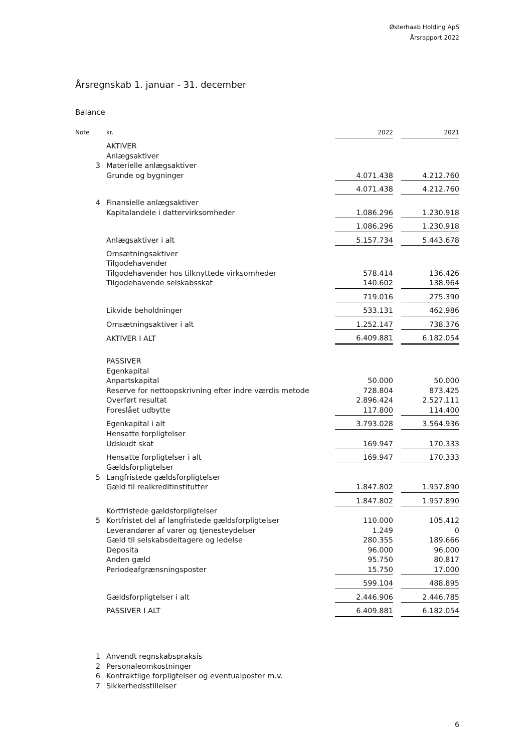Østerhaab Holding ApS
Årsrapport 2022
Årsregnskab 1. januar - 31. december
Balance
| Note | kr. | 2022 | | 2021 |
| --- | --- | --- | --- | --- |
| | AKTIVER | | | |
| | Anlægsaktiver | | | |
| 3 | Materielle anlægsaktiver | | | |
| | Grunde og bygninger | 4.071.438 | | 4.212.760 |
| | | 4.071.438 | | 4.212.760 |
| 4 | Finansielle anlægsaktiver | | | |
| | Kapitalandele i dattervirksomheder | 1.086.296 | | 1.230.918 |
| | | 1.086.296 | | 1.230.918 |
| | Anlægsaktiver i alt | 5.157.734 | | 5.443.678 |
| | Omsætningsaktiver | | | |
| | Tilgodehavender | | | |
| | Tilgodehavender hos tilknyttede virksomheder | 578.414 | | 136.426 |
| | Tilgodehavende selskabsskat | 140.602 | | 138.964 |
| | | 719.016 | | 275.390 |
| | Likvide beholdninger | 533.131 | | 462.986 |
| | Omsætningsaktiver i alt | 1.252.147 | | 738.376 |
| | AKTIVER I ALT | 6.409.881 | | 6.182.054 |
| | PASSIVER | | | |
| | Egenkapital | | | |
| | Anpartskapital | 50.000 | | 50.000 |
| | Reserve for nettoopskrivning efter indre værdis metode | 728.804 | | 873.425 |
| | Overført resultat | 2.896.424 | | 2.527.111 |
| | Foreslået udbytte | 117.800 | | 114.400 |
| | Egenkapital i alt | 3.793.028 | | 3.564.936 |
| | Hensatte forpligtelser | | | |
| | Udskudt skat | 169.947 | | 170.333 |
| | Hensatte forpligtelser i alt | 169.947 | | 170.333 |
| | Gældsforpligtelser | | | |
| 5 | Langfristede gældsforpligtelser | | | |
| | Gæld til realkreditinstitutter | 1.847.802 | | 1.957.890 |
| | | 1.847.802 | | 1.957.890 |
| | Kortfristede gældsforpligtelser | | | |
| 5 | Kortfristet del af langfristede gældsforpligtelser | 110.000 | | 105.412 |
| | Leverandører af varer og tjenesteydelser | 1.249 | | 0 |
| | Gæld til selskabsdeltagere og ledelse | 280.355 | | 189.666 |
| | Deposita | 96.000 | | 96.000 |
| | Anden gæld | 95.750 | | 80.817 |
| | Periodeafgrænsningsposter | 15.750 | | 17.000 |
| | | 599.104 | | 488.895 |
| | Gældsforpligtelser i alt | 2.446.906 | | 2.446.785 |
| | PASSIVER I ALT | 6.409.881 | | 6.182.054 |
1 Anvendt regnskabspraksis
2 Personaleomkostninger
6 Kontraktlige forpligtelser og eventualposter m.v.
7 Sikkerhedsstillelser
6